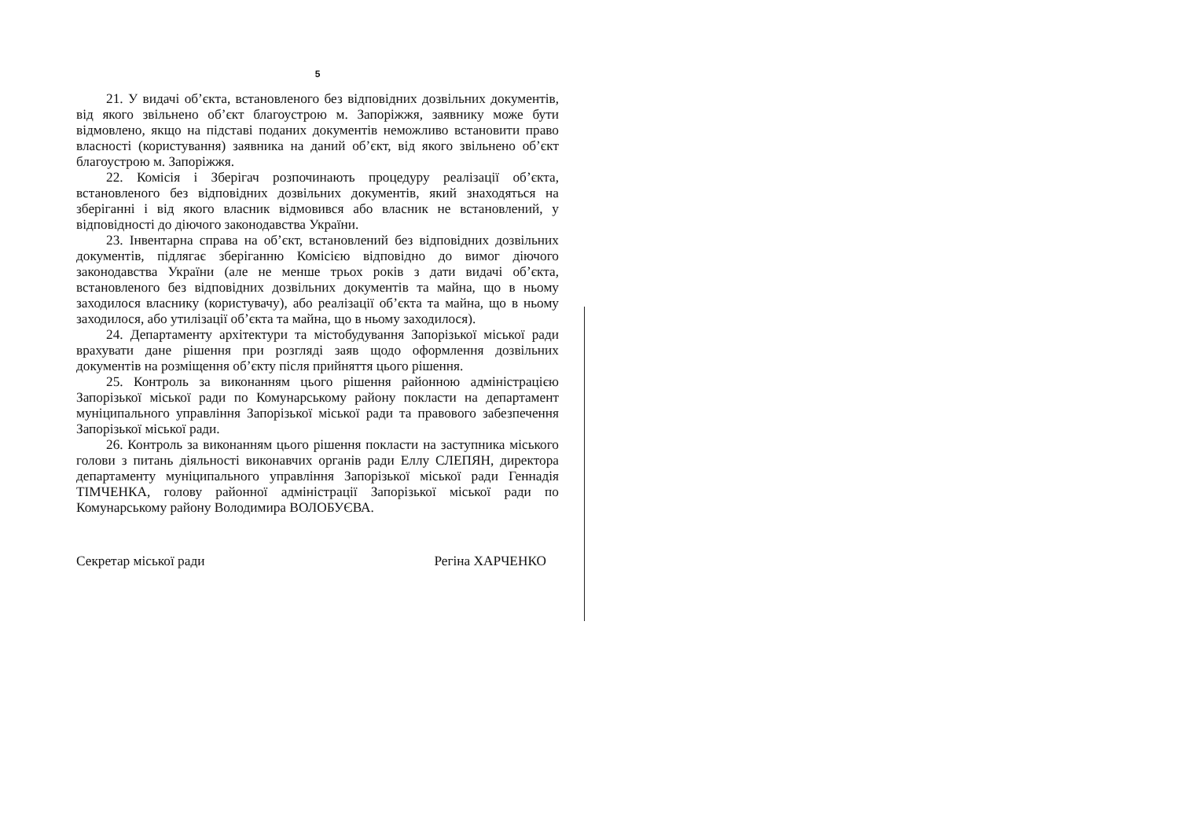5
21. У видачі об’єкта, встановленого без відповідних дозвільних документів, від якого звільнено об’єкт благоустрою м. Запоріжжя, заявнику може бути відмовлено, якщо на підставі поданих документів неможливо встановити право власності (користування) заявника на даний об’єкт, від якого звільнено об’єкт благоустрою м. Запоріжжя.
22. Комісія і Зберігач розпочинають процедуру реалізації об’єкта, встановленого без відповідних дозвільних документів, який знаходяться на зберіганні і від якого власник відмовився або власник не встановлений, у відповідності до діючого законодавства України.
23. Інвентарна справа на об’єкт, встановлений без відповідних дозвільних документів, підлягає зберіганню Комісією відповідно до вимог діючого законодавства України (але не менше трьох років з дати видачі об’єкта, встановленого без відповідних дозвільних документів та майна, що в ньому заходилося власнику (користувачу), або реалізації об’єкта та майна, що в ньому заходилося, або утилізації об’єкта та майна, що в ньому заходилося).
24. Департаменту архітектури та містобудування Запорізької міської ради врахувати дане рішення при розгляді заяв щодо оформлення дозвільних документів на розміщення об’єкту після прийняття цього рішення.
25. Контроль за виконанням цього рішення районною адміністрацією Запорізької міської ради по Комунарському району покласти на департамент муніципального управління Запорізької міської ради та правового забезпечення Запорізької міської ради.
26. Контроль за виконанням цього рішення покласти на заступника міського голови з питань діяльності виконавчих органів ради Еллу СЛЕПЯН, директора департаменту муніципального управління Запорізької міської ради Геннадія ТІМЧЕНКА, голову районної адміністрації Запорізької міської ради по Комунарському району Володимира ВОЛОБУЄВА.
Секретар міської ради Регіна ХАРЧЕНКО